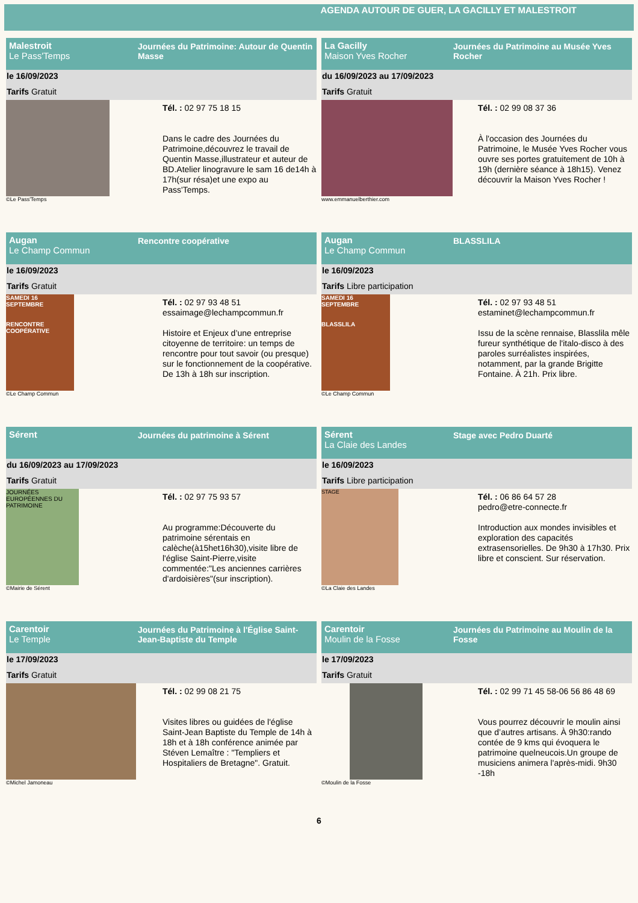AGENDA AUTOUR DE GUER, LA GACILLY ET MALESTROIT
Malestroit
Le Pass'Temps
Journées du Patrimoine: Autour de Quentin Masse
le 16/09/2023
Tarifs Gratuit
©Le Pass'Temps
Tél. : 02 97 75 18 15
Dans le cadre des Journées du Patrimoine,découvrez le travail de Quentin Masse,illustrateur et auteur de BD.Atelier linogravure le sam 16 de14h à 17h(sur résa)et une expo au Pass'Temps.
La Gacilly
Maison Yves Rocher
Journées du Patrimoine au Musée Yves Rocher
du 16/09/2023 au 17/09/2023
Tarifs Gratuit
www.emmanuelberthier.com
Tél. : 02 99 08 37 36
À l'occasion des Journées du Patrimoine, le Musée Yves Rocher vous ouvre ses portes gratuitement de 10h à 19h (dernière séance à 18h15). Venez découvrir la Maison Yves Rocher !
Augan
Le Champ Commun
Rencontre coopérative
le 16/09/2023
Tarifs Gratuit
SAMEDI 16 SEPTEMBRE
RENCONTRE COOPÉRATIVE
©Le Champ Commun
Tél. : 02 97 93 48 51
essaimage@lechampcommun.fr
Histoire et Enjeux d’une entreprise citoyenne de territoire: un temps de rencontre pour tout savoir (ou presque) sur le fonctionnement de la coopérative. De 13h à 18h sur inscription.
Augan
Le Champ Commun
BLASSLILA
le 16/09/2023
Tarifs Libre participation
SAMEDI 16 SEPTEMBRE
BLASSLILA
©Le Champ Commun
Tél. : 02 97 93 48 51
estaminet@lechampcommun.fr
Issu de la scène rennaise, Blasslila mêle fureur synthétique de l'italo-disco à des paroles surréalistes inspirées, notamment, par la grande Brigitte Fontaine. À 21h. Prix libre.
Sérent Journées du patrimoine à Sérent
du 16/09/2023 au 17/09/2023
Tarifs Gratuit
JOURNÉES EUROPÉENNES DU PATRIMOINE
©Mairie de Sérent
Tél. : 02 97 75 93 57
Au programme:Découverte du patrimoine sérentais en calèche(à15het16h30),visite libre de l'église Saint-Pierre,visite commentée:"Les anciennes carrières d'ardoisières"(sur inscription).
Sérent
La Claie des Landes
Stage avec Pedro Duarté
le 16/09/2023
Tarifs Libre participation
STAGE
©La Claie des Landes
Tél. : 06 86 64 57 28
pedro@etre-connecte.fr
Introduction aux mondes invisibles et exploration des capacités extrasensorielles. De 9h30 à 17h30. Prix libre et conscient. Sur réservation.
Carentoir
Le Temple
Journées du Patrimoine à l'Église Saint-Jean-Baptiste du Temple
le 17/09/2023
Tarifs Gratuit
©Michel Jamoneau
Tél. : 02 99 08 21 75
Visites libres ou guidées de l'église Saint-Jean Baptiste du Temple de 14h à 18h et à 18h conférence animée par Stéven Lemaître : "Templiers et Hospitaliers de Bretagne". Gratuit.
Carentoir
Moulin de la Fosse
Journées du Patrimoine au Moulin de la Fosse
le 17/09/2023
Tarifs Gratuit
©Moulin de la Fosse
Tél. : 02 99 71 45 58-06 56 86 48 69
Vous pourrez découvrir le moulin ainsi que d’autres artisans. À 9h30:rando contée de 9 kms qui évoquera le patrimoine quelneucois.Un groupe de musiciens animera l'après-midi. 9h30 -18h
6